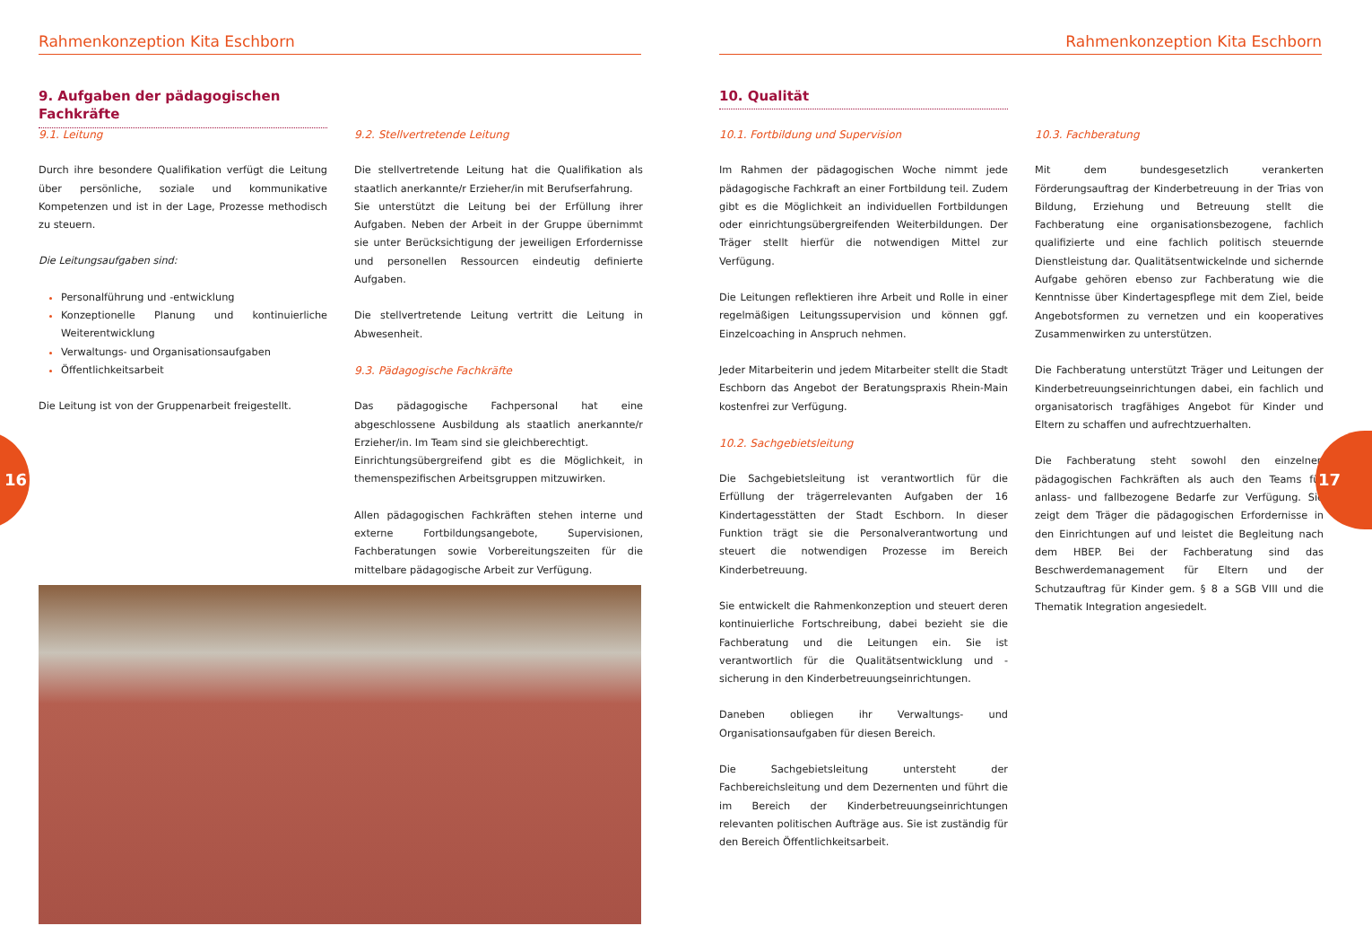Rahmenkonzeption Kita Eschborn
9. Aufgaben der pädagogischen Fachkräfte
9.1. Leitung
Durch ihre besondere Qualifikation verfügt die Leitung über persönliche, soziale und kommunikative Kompetenzen und ist in der Lage, Prozesse methodisch zu steuern.
Die Leitungsaufgaben sind:
Personalführung und -entwicklung
Konzeptionelle Planung und kontinuierliche Weiterentwicklung
Verwaltungs- und Organisationsaufgaben
Öffentlichkeitsarbeit
Die Leitung ist von der Gruppenarbeit freigestellt.
9.2. Stellvertretende Leitung
Die stellvertretende Leitung hat die Qualifikation als staatlich anerkannte/r Erzieher/in mit Berufserfahrung.
Sie unterstützt die Leitung bei der Erfüllung ihrer Aufgaben. Neben der Arbeit in der Gruppe übernimmt sie unter Berücksichtigung der jeweiligen Erfordernisse und personellen Ressourcen eindeutig definierte Aufgaben.
Die stellvertretende Leitung vertritt die Leitung in Abwesenheit.
9.3. Pädagogische Fachkräfte
Das pädagogische Fachpersonal hat eine abgeschlossene Ausbildung als staatlich anerkannte/r Erzieher/in. Im Team sind sie gleichberechtigt.
Einrichtungsübergreifend gibt es die Möglichkeit, in themenspezifischen Arbeitsgruppen mitzuwirken.
Allen pädagogischen Fachkräften stehen interne und externe Fortbildungsangebote, Supervisionen, Fachberatungen sowie Vorbereitungszeiten für die mittelbare pädagogische Arbeit zur Verfügung.
16
Rahmenkonzeption Kita Eschborn
10. Qualität
10.1. Fortbildung und Supervision
Im Rahmen der pädagogischen Woche nimmt jede pädagogische Fachkraft an einer Fortbildung teil. Zudem gibt es die Möglichkeit an individuellen Fortbildungen oder einrichtungsübergreifenden Weiterbildungen. Der Träger stellt hierfür die notwendigen Mittel zur Verfügung.
Die Leitungen reflektieren ihre Arbeit und Rolle in einer regelmäßigen Leitungssupervision und können ggf. Einzelcoaching in Anspruch nehmen.
Jeder Mitarbeiterin und jedem Mitarbeiter stellt die Stadt Eschborn das Angebot der Beratungspraxis Rhein-Main kostenfrei zur Verfügung.
10.2. Sachgebietsleitung
Die Sachgebietsleitung ist verantwortlich für die Erfüllung der trägerrelevanten Aufgaben der 16 Kindertagesstätten der Stadt Eschborn. In dieser Funktion trägt sie die Personalverantwortung und steuert die notwendigen Prozesse im Bereich Kinderbetreuung.
Sie entwickelt die Rahmenkonzeption und steuert deren kontinuierliche Fortschreibung, dabei bezieht sie die Fachberatung und die Leitungen ein. Sie ist verantwortlich für die Qualitätsentwicklung und -sicherung in den Kinderbetreuungseinrichtungen.
Daneben obliegen ihr Verwaltungs- und Organisationsaufgaben für diesen Bereich.
Die Sachgebietsleitung untersteht der Fachbereichsleitung und dem Dezernenten und führt die im Bereich der Kinderbetreuungseinrichtungen relevanten politischen Aufträge aus. Sie ist zuständig für den Bereich Öffentlichkeitsarbeit.
10.3. Fachberatung
Mit dem bundesgesetzlich verankerten Förderungsauftrag der Kinderbetreuung in der Trias von Bildung, Erziehung und Betreuung stellt die Fachberatung eine organisationsbezogene, fachlich qualifizierte und eine fachlich politisch steuernde Dienstleistung dar. Qualitätsentwickelnde und sichernde Aufgabe gehören ebenso zur Fachberatung wie die Kenntnisse über Kindertagespflege mit dem Ziel, beide Angebotsformen zu vernetzen und ein kooperatives Zusammenwirken zu unterstützen.
Die Fachberatung unterstützt Träger und Leitungen der Kinderbetreuungseinrichtungen dabei, ein fachlich und organisatorisch tragfähiges Angebot für Kinder und Eltern zu schaffen und aufrechtzuerhalten.
Die Fachberatung steht sowohl den einzelnen pädagogischen Fachkräften als auch den Teams für anlass- und fallbezogene Bedarfe zur Verfügung. Sie zeigt dem Träger die pädagogischen Erfordernisse in den Einrichtungen auf und leistet die Begleitung nach dem HBEP. Bei der Fachberatung sind das Beschwerdemanagement für Eltern und der Schutzauftrag für Kinder gem. § 8 a SGB VIII und die Thematik Integration angesiedelt.
17